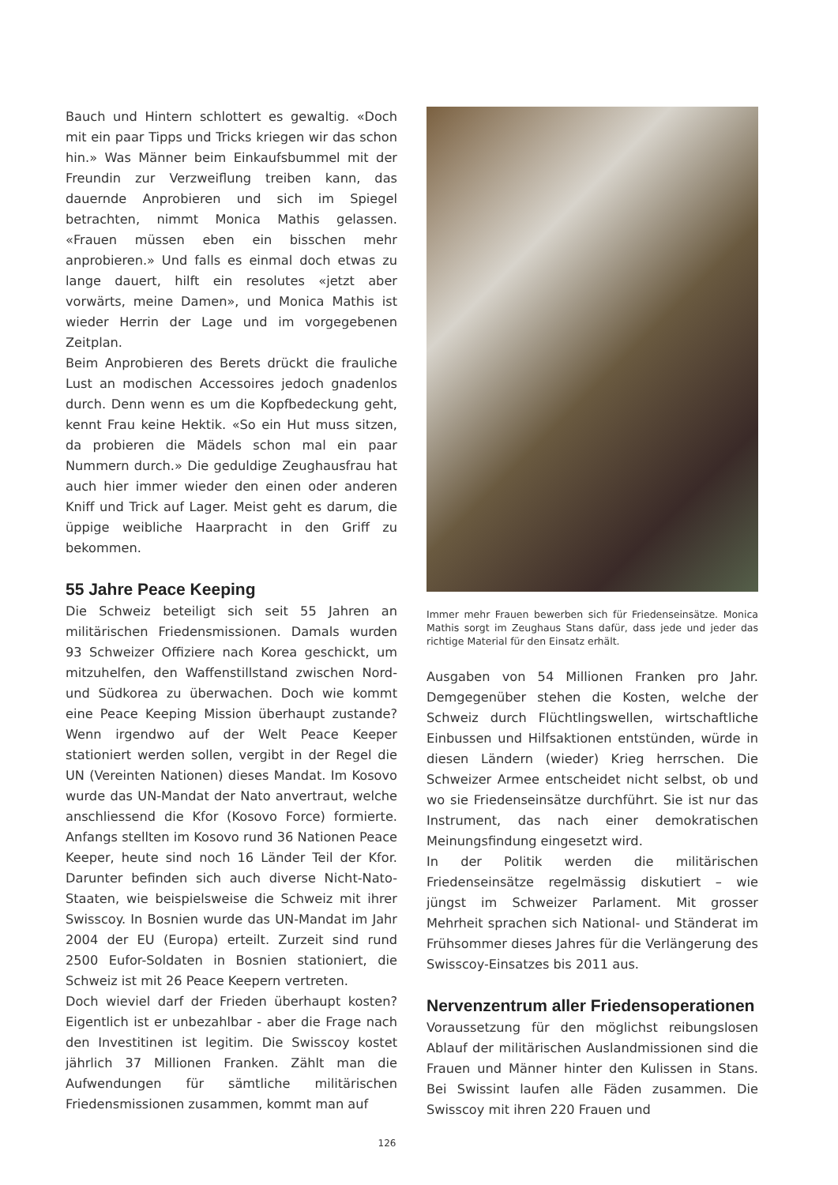Bauch und Hintern schlottert es gewaltig. «Doch mit ein paar Tipps und Tricks kriegen wir das schon hin.» Was Männer beim Einkaufsbummel mit der Freundin zur Verzweiflung treiben kann, das dauernde Anprobieren und sich im Spiegel betrachten, nimmt Monica Mathis gelassen. «Frauen müssen eben ein bisschen mehr anprobieren.» Und falls es einmal doch etwas zu lange dauert, hilft ein resolutes «jetzt aber vorwärts, meine Damen», und Monica Mathis ist wieder Herrin der Lage und im vorgegebenen Zeitplan.
Beim Anprobieren des Berets drückt die frauliche Lust an modischen Accessoires jedoch gnadenlos durch. Denn wenn es um die Kopfbedeckung geht, kennt Frau keine Hektik. «So ein Hut muss sitzen, da probieren die Mädels schon mal ein paar Nummern durch.» Die geduldige Zeughausfrau hat auch hier immer wieder den einen oder anderen Kniff und Trick auf Lager. Meist geht es darum, die üppige weibliche Haarpracht in den Griff zu bekommen.
55 Jahre Peace Keeping
Die Schweiz beteiligt sich seit 55 Jahren an militärischen Friedensmissionen. Damals wurden 93 Schweizer Offiziere nach Korea geschickt, um mitzuhelfen, den Waffenstillstand zwischen Nord- und Südkorea zu überwachen. Doch wie kommt eine Peace Keeping Mission überhaupt zustande? Wenn irgendwo auf der Welt Peace Keeper stationiert werden sollen, vergibt in der Regel die UN (Vereinten Nationen) dieses Mandat. Im Kosovo wurde das UN-Mandat der Nato anvertraut, welche anschliessend die Kfor (Kosovo Force) formierte. Anfangs stellten im Kosovo rund 36 Nationen Peace Keeper, heute sind noch 16 Länder Teil der Kfor. Darunter befinden sich auch diverse Nicht-Nato-Staaten, wie beispielsweise die Schweiz mit ihrer Swisscoy. In Bosnien wurde das UN-Mandat im Jahr 2004 der EU (Europa) erteilt. Zurzeit sind rund 2500 Eufor-Soldaten in Bosnien stationiert, die Schweiz ist mit 26 Peace Keepern vertreten.
Doch wieviel darf der Frieden überhaupt kosten? Eigentlich ist er unbezahlbar - aber die Frage nach den Investitinen ist legitim. Die Swisscoy kostet jährlich 37 Millionen Franken. Zählt man die Aufwendungen für sämtliche militärischen Friedensmissionen zusammen, kommt man auf
Immer mehr Frauen bewerben sich für Friedenseinsätze. Monica Mathis sorgt im Zeughaus Stans dafür, dass jede und jeder das richtige Material für den Einsatz erhält.
Ausgaben von 54 Millionen Franken pro Jahr. Demgegenüber stehen die Kosten, welche der Schweiz durch Flüchtlingswellen, wirtschaftliche Einbussen und Hilfsaktionen entstünden, würde in diesen Ländern (wieder) Krieg herrschen. Die Schweizer Armee entscheidet nicht selbst, ob und wo sie Friedenseinsätze durchführt. Sie ist nur das Instrument, das nach einer demokratischen Meinungsfindung eingesetzt wird.
In der Politik werden die militärischen Friedenseinsätze regelmässig diskutiert – wie jüngst im Schweizer Parlament. Mit grosser Mehrheit sprachen sich National- und Ständerat im Frühsommer dieses Jahres für die Verlängerung des Swisscoy-Einsatzes bis 2011 aus.
Nervenzentrum aller Friedensoperationen
Voraussetzung für den möglichst reibungslosen Ablauf der militärischen Auslandmissionen sind die Frauen und Männer hinter den Kulissen in Stans. Bei Swissint laufen alle Fäden zusammen. Die Swisscoy mit ihren 220 Frauen und
126